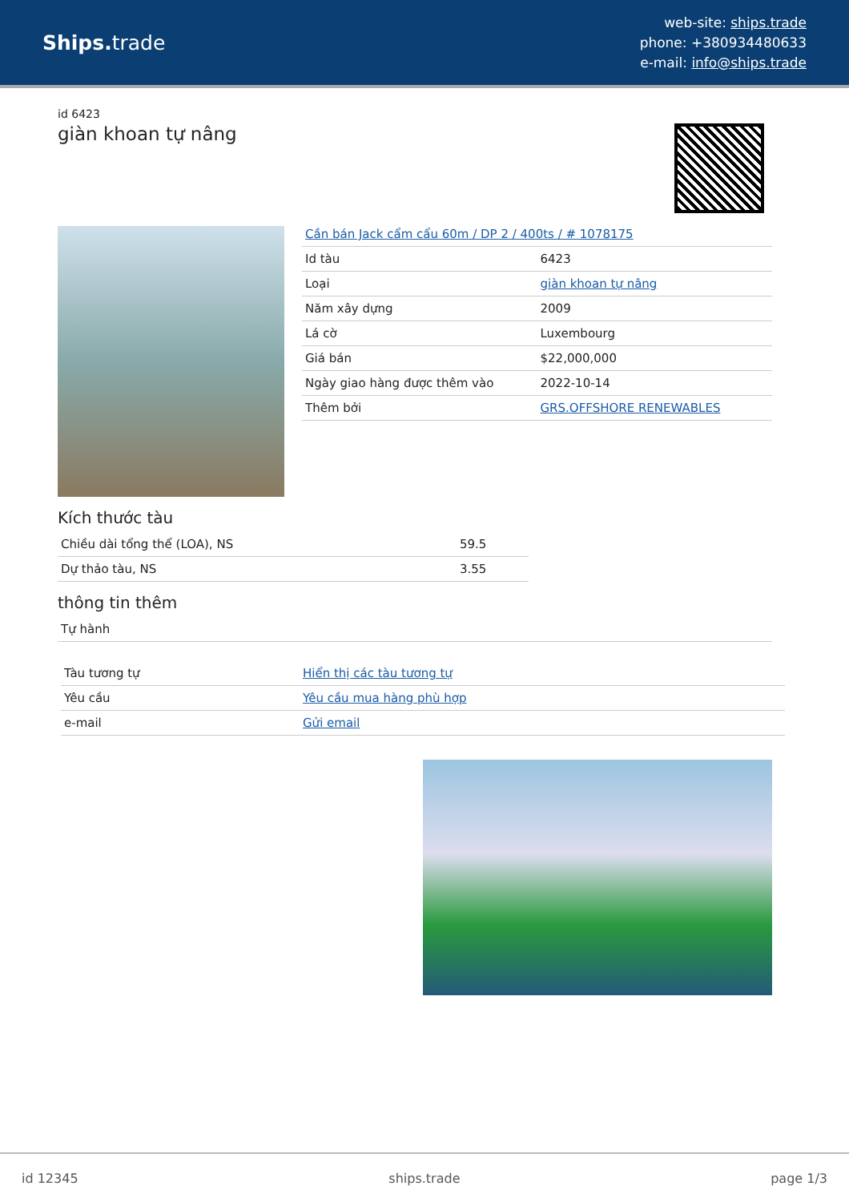Ships. trade
web-site: ships.trade
phone: +380934480633
e-mail: info@ships.trade
id 6423
giàn khoan tự nâng
Cần bán Jack cẩm cẩu 60m / DP 2 / 400ts / # 1078175
| Id tàu | 6423 |
| Loại | giàn khoan tự nâng |
| Năm xây dựng | 2009 |
| Lá cờ | Luxembourg |
| Giá bán | $22,000,000 |
| Ngày giao hàng được thêm vào | 2022-10-14 |
| Thêm bởi | GRS.OFFSHORE RENEWABLES |
Kích thước tàu
| Chiều dài tổng thể (LOA), NS | 59.5 |
| Dự thảo tàu, NS | 3.55 |
thông tin thêm
| Tự hành |
| Tàu tương tự | Hiển thị các tàu tương tự |
| Yêu cầu | Yêu cầu mua hàng phù hợp |
| e-mail | Gửi email |
id 12345 ships.trade page 1/3